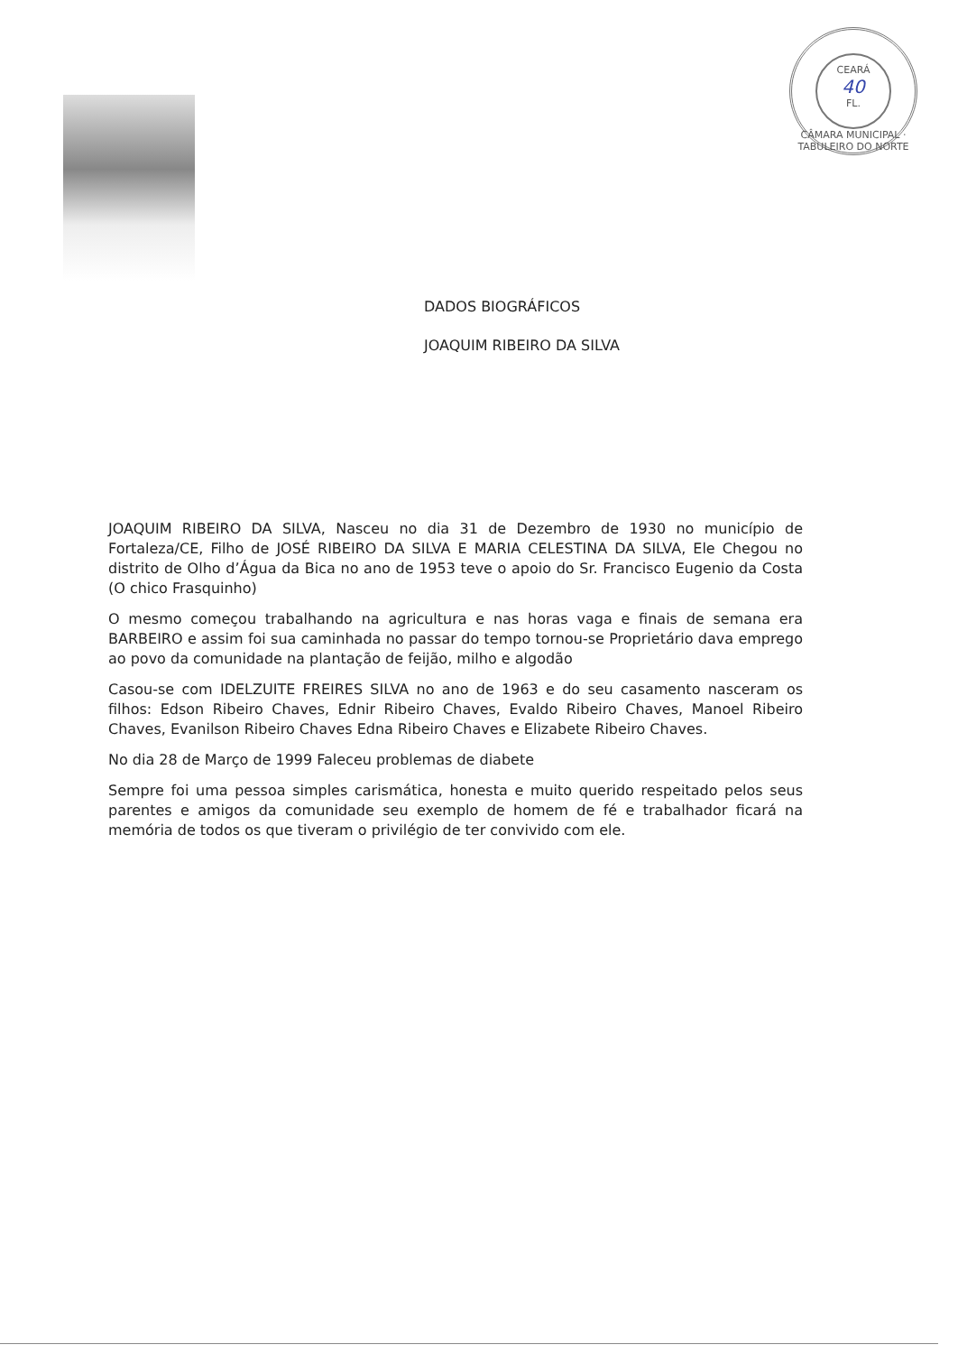CEARÁ
40
FL.
CÂMARA MUNICIPAL · TABULEIRO DO NORTE
DADOS BIOGRÁFICOS
JOAQUIM RIBEIRO DA SILVA
JOAQUIM RIBEIRO DA SILVA, Nasceu no dia 31 de Dezembro de 1930 no município de Fortaleza/CE, Filho de JOSÉ RIBEIRO DA SILVA E MARIA CELESTINA DA SILVA, Ele Chegou no distrito de Olho d’Água da Bica no ano de 1953 teve o apoio do Sr. Francisco Eugenio da Costa (O chico Frasquinho)
O mesmo começou trabalhando na agricultura e nas horas vaga e finais de semana era BARBEIRO e assim foi sua caminhada no passar do tempo tornou-se Proprietário dava emprego ao povo da comunidade na plantação de feijão, milho e algodão
Casou-se com IDELZUITE FREIRES SILVA no ano de 1963 e do seu casamento nasceram os filhos: Edson Ribeiro Chaves, Ednir Ribeiro Chaves, Evaldo Ribeiro Chaves, Manoel Ribeiro Chaves, Evanilson Ribeiro Chaves Edna Ribeiro Chaves e Elizabete Ribeiro Chaves.
No dia 28 de Março de 1999 Faleceu problemas de diabete
Sempre foi uma pessoa simples carismática, honesta e muito querido respeitado pelos seus parentes e amigos da comunidade seu exemplo de homem de fé e trabalhador ficará na memória de todos os que tiveram o privilégio de ter convivido com ele.